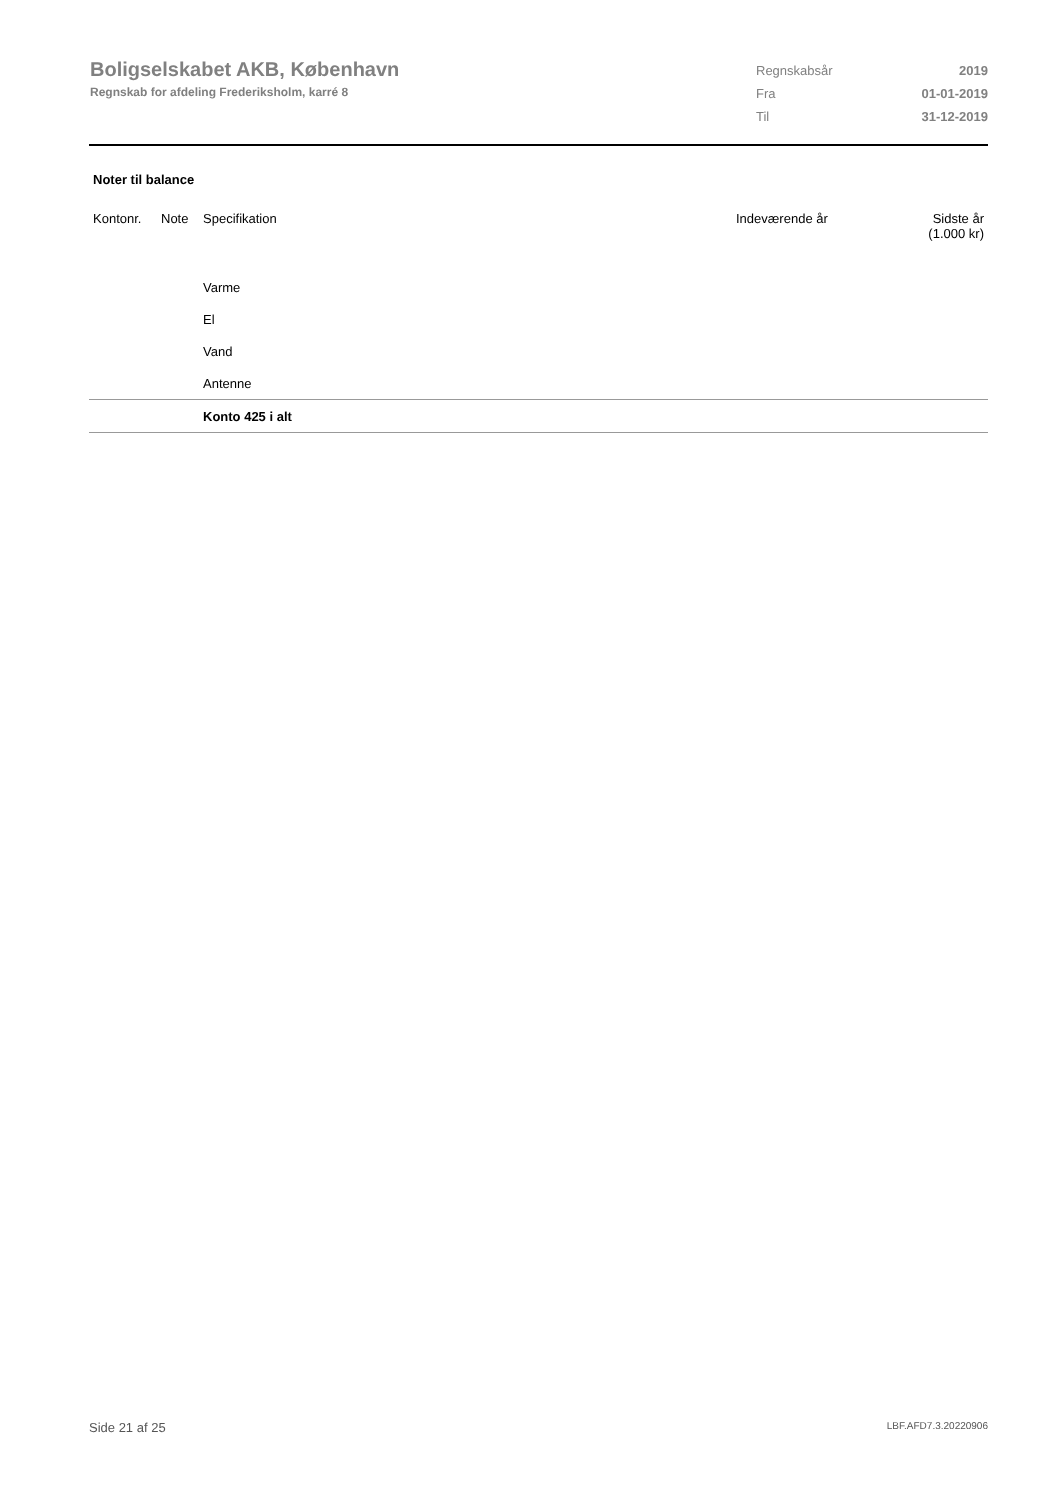Boligselskabet AKB, København
Regnskab for afdeling Frederiksholm, karré 8
| Regnskabsår | 2019 |
| Fra | 01-01-2019 |
| Til | 31-12-2019 |
Noter til balance
| Kontonr. | Note | Specifikation | Indeværende år | Sidste år (1.000 kr) |
| --- | --- | --- | --- | --- |
| | | Varme | | |
| | | El | | |
| | | Vand | | |
| | | Antenne | | |
| | | Konto 425 i alt | | |
Side 21 af 25 LBF.AFD7.3.20220906